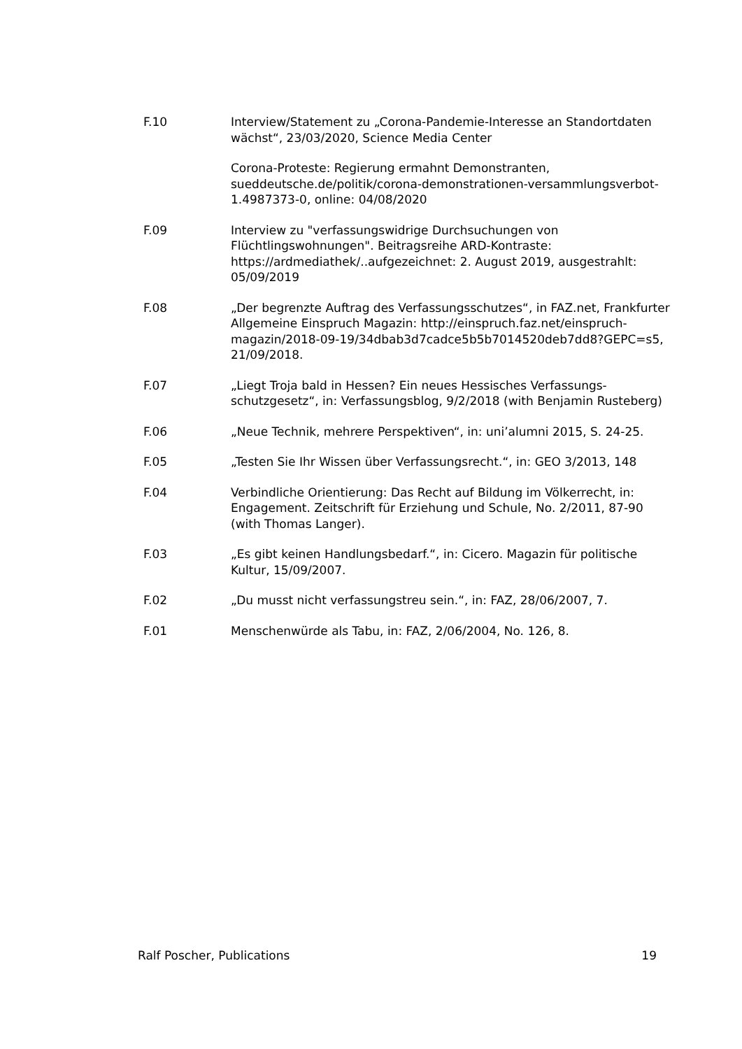F.10 Interview/Statement zu „Corona-Pandemie-Interesse an Standortdaten wächst“, 23/03/2020, Science Media Center
Corona-Proteste: Regierung ermahnt Demonstranten, sueddeutsche.de/politik/corona-demonstrationen-versammlungsverbot-1.4987373-0, online: 04/08/2020
F.09 Interview zu "verfassungswidrige Durchsuchungen von Flüchtlingswohnungen". Beitragsreihe ARD-Kontraste: https://ardmediathek/..aufgezeichnet: 2. August 2019, ausgestrahlt: 05/09/2019
F.08 „Der begrenzte Auftrag des Verfassungsschutzes“, in FAZ.net, Frankfurter Allgemeine Einspruch Magazin: http://einspruch.faz.net/einspruch-magazin/2018-09-19/34dbab3d7cadce5b5b7014520deb7dd8?GEPC=s5, 21/09/2018.
F.07 „Liegt Troja bald in Hessen? Ein neues Hessisches Verfassungs-schutzgesetz“, in: Verfassungsblog, 9/2/2018 (with Benjamin Rusteberg)
F.06 „Neue Technik, mehrere Perspektiven“, in: uni’alumni 2015, S. 24-25.
F.05 „Testen Sie Ihr Wissen über Verfassungsrecht.“, in: GEO 3/2013, 148
F.04 Verbindliche Orientierung: Das Recht auf Bildung im Völkerrecht, in: Engagement. Zeitschrift für Erziehung und Schule, No. 2/2011, 87-90 (with Thomas Langer).
F.03 „Es gibt keinen Handlungsbedarf.“, in: Cicero. Magazin für politische Kultur, 15/09/2007.
F.02 „Du musst nicht verfassungstreu sein.“, in: FAZ, 28/06/2007, 7.
F.01 Menschenwürde als Tabu, in: FAZ, 2/06/2004, No. 126, 8.
Ralf Poscher, Publications 19